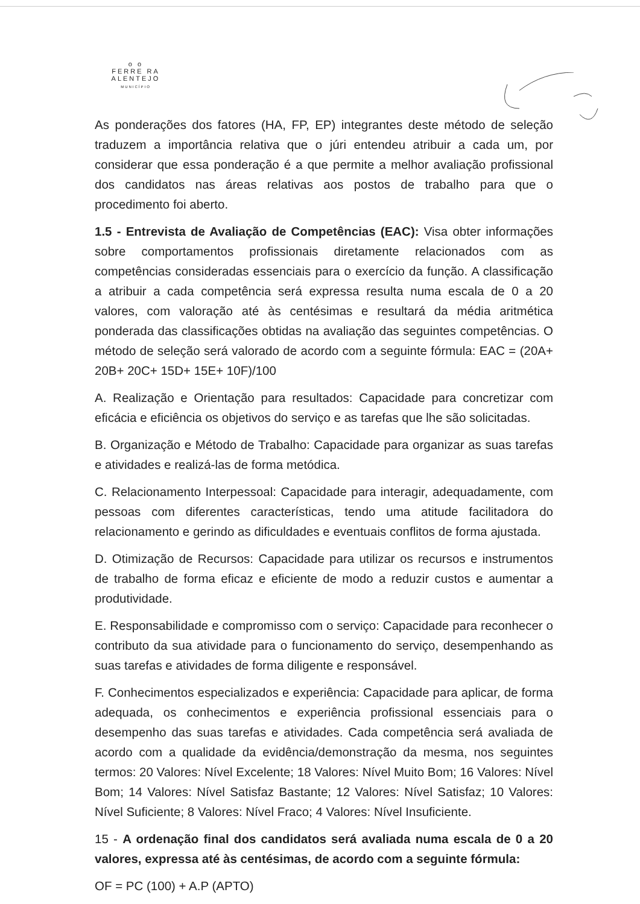o o
FERRE RA
ALENTEJO
MUNICÍPIO
As ponderações dos fatores (HA, FP, EP) integrantes deste método de seleção traduzem a importância relativa que o júri entendeu atribuir a cada um, por considerar que essa ponderação é a que permite a melhor avaliação profissional dos candidatos nas áreas relativas aos postos de trabalho para que o procedimento foi aberto.
1.5 - Entrevista de Avaliação de Competências (EAC): Visa obter informações sobre comportamentos profissionais diretamente relacionados com as competências consideradas essenciais para o exercício da função. A classificação a atribuir a cada competência será expressa resulta numa escala de 0 a 20 valores, com valoração até às centésimas e resultará da média aritmética ponderada das classificações obtidas na avaliação das seguintes competências. O método de seleção será valorado de acordo com a seguinte fórmula: EAC = (20A+ 20B+ 20C+ 15D+ 15E+ 10F)/100
A. Realização e Orientação para resultados: Capacidade para concretizar com eficácia e eficiência os objetivos do serviço e as tarefas que lhe são solicitadas.
B. Organização e Método de Trabalho: Capacidade para organizar as suas tarefas e atividades e realizá-las de forma metódica.
C. Relacionamento Interpessoal: Capacidade para interagir, adequadamente, com pessoas com diferentes características, tendo uma atitude facilitadora do relacionamento e gerindo as dificuldades e eventuais conflitos de forma ajustada.
D. Otimização de Recursos: Capacidade para utilizar os recursos e instrumentos de trabalho de forma eficaz e eficiente de modo a reduzir custos e aumentar a produtividade.
E. Responsabilidade e compromisso com o serviço: Capacidade para reconhecer o contributo da sua atividade para o funcionamento do serviço, desempenhando as suas tarefas e atividades de forma diligente e responsável.
F. Conhecimentos especializados e experiência: Capacidade para aplicar, de forma adequada, os conhecimentos e experiência profissional essenciais para o desempenho das suas tarefas e atividades. Cada competência será avaliada de acordo com a qualidade da evidência/demonstração da mesma, nos seguintes termos: 20 Valores: Nível Excelente; 18 Valores: Nível Muito Bom; 16 Valores: Nível Bom; 14 Valores: Nível Satisfaz Bastante; 12 Valores: Nível Satisfaz; 10 Valores: Nível Suficiente; 8 Valores: Nível Fraco; 4 Valores: Nível Insuficiente.
15 - A ordenação final dos candidatos será avaliada numa escala de 0 a 20 valores, expressa até às centésimas, de acordo com a seguinte fórmula:
OF = PC (100) + A.P (APTO)